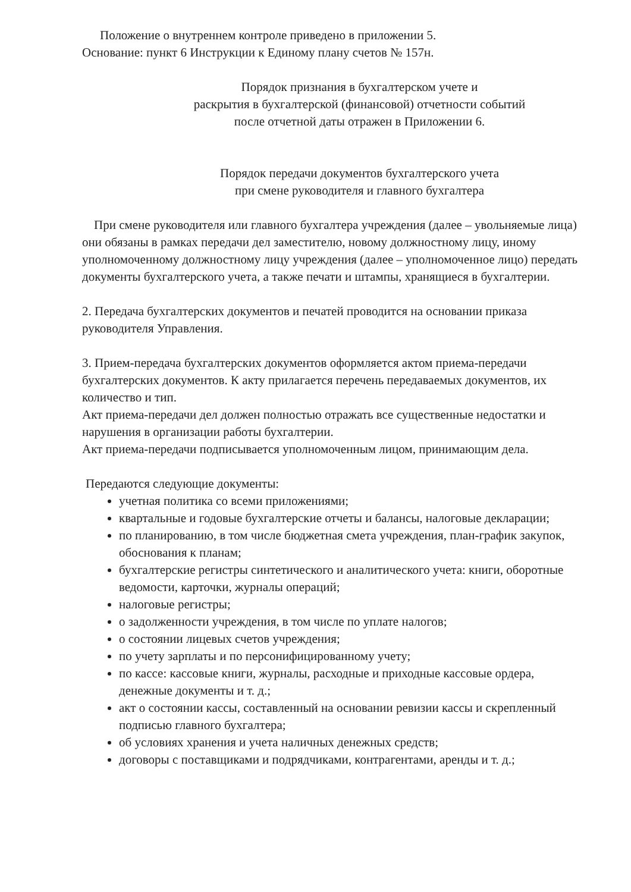Положение о внутреннем контроле приведено в приложении 5.
Основание: пункт 6 Инструкции к Единому плану счетов № 157н.
Порядок признания в бухгалтерском учете и
раскрытия в бухгалтерской (финансовой) отчетности событий
после отчетной даты отражен в Приложении 6.
Порядок передачи документов бухгалтерского учета
при смене руководителя и главного бухгалтера
При смене руководителя или главного бухгалтера учреждения (далее – увольняемые лица) они обязаны в рамках передачи дел заместителю, новому должностному лицу, иному уполномоченному должностному лицу учреждения (далее – уполномоченное лицо) передать документы бухгалтерского учета, а также печати и штампы, хранящиеся в бухгалтерии.
2. Передача бухгалтерских документов и печатей проводится на основании приказа руководителя Управления.
3. Прием-передача бухгалтерских документов оформляется актом приема-передачи бухгалтерских документов. К акту прилагается перечень передаваемых документов, их количество и тип.
Акт приема-передачи дел должен полностью отражать все существенные недостатки и нарушения в организации работы бухгалтерии.
Акт приема-передачи подписывается уполномоченным лицом, принимающим дела.
Передаются следующие документы:
учетная политика со всеми приложениями;
квартальные и годовые бухгалтерские отчеты и балансы, налоговые декларации;
по планированию, в том числе бюджетная смета учреждения, план-график закупок, обоснования к планам;
бухгалтерские регистры синтетического и аналитического учета: книги, оборотные ведомости, карточки, журналы операций;
налоговые регистры;
о задолженности учреждения, в том числе по уплате налогов;
о состоянии лицевых счетов учреждения;
по учету зарплаты и по персонифицированному учету;
по кассе: кассовые книги, журналы, расходные и приходные кассовые ордера, денежные документы и т. д.;
акт о состоянии кассы, составленный на основании ревизии кассы и скрепленный подписью главного бухгалтера;
об условиях хранения и учета наличных денежных средств;
договоры с поставщиками и подрядчиками, контрагентами, аренды и т. д.;